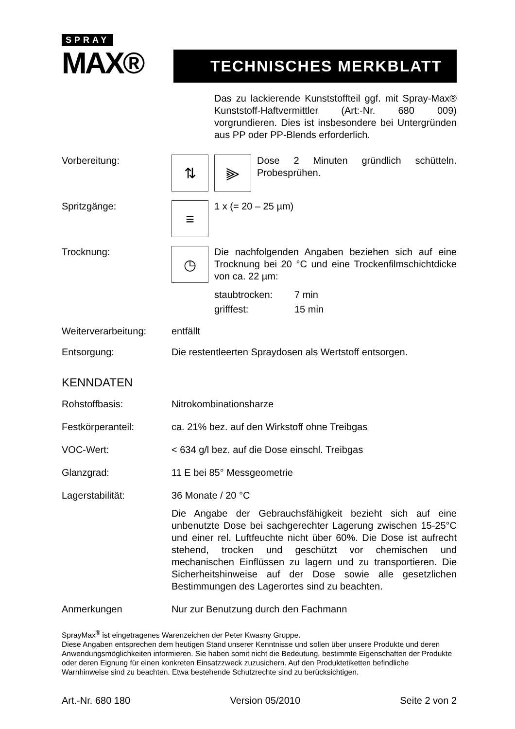SPRAY
MAX®
TECHNISCHES MERKBLATT
Das zu lackierende Kunststoffteil ggf. mit Spray-Max® Kunststoff-Haftvermittler (Art:-Nr. 680 009) vorgrundieren. Dies ist insbesondere bei Untergründen aus PP oder PP-Blends erforderlich.
Vorbereitung:
⇅ ⫸
Dose 2 Minuten gründlich schütteln. Probesprühen.
Spritzgänge:
≡
1 x (= 20 – 25 µm)
Trocknung:
◷
Die nachfolgenden Angaben beziehen sich auf eine Trocknung bei 20 °C und eine Trockenfilmschichtdicke von ca. 22 µm:
staubtrocken: 7 min
grifffest: 15 min
Weiterverarbeitung:
entfällt
Entsorgung: Die restentleerten Spraydosen als Wertstoff entsorgen.
KENNDATEN
Rohstoffbasis: Nitrokombinationsharze
Festkörperanteil: ca. 21% bez. auf den Wirkstoff ohne Treibgas
VOC-Wert: < 634 g/l bez. auf die Dose einschl. Treibgas
Glanzgrad: 11 E bei 85° Messgeometrie
Lagerstabilität: 36 Monate / 20 °C
Die Angabe der Gebrauchsfähigkeit bezieht sich auf eine unbenutzte Dose bei sachgerechter Lagerung zwischen 15-25°C und einer rel. Luftfeuchte nicht über 60%. Die Dose ist aufrecht stehend, trocken und geschützt vor chemischen und mechanischen Einflüssen zu lagern und zu transportieren. Die Sicherheitshinweise auf der Dose sowie alle gesetzlichen Bestimmungen des Lagerortes sind zu beachten.
Anmerkungen Nur zur Benutzung durch den Fachmann
SprayMax<sup>®</sup> ist eingetragenes Warenzeichen der Peter Kwasny Gruppe.
Diese Angaben entsprechen dem heutigen Stand unserer Kenntnisse und sollen über unsere Produkte und deren Anwendungsmöglichkeiten informieren. Sie haben somit nicht die Bedeutung, bestimmte Eigenschaften der Produkte oder deren Eignung für einen konkreten Einsatzzweck zuzusichern. Auf den Produktetiketten befindliche Warnhinweise sind zu beachten. Etwa bestehende Schutzrechte sind zu berücksichtigen.
Art.-Nr. 680 180 Version 05/2010 Seite 2 von 2